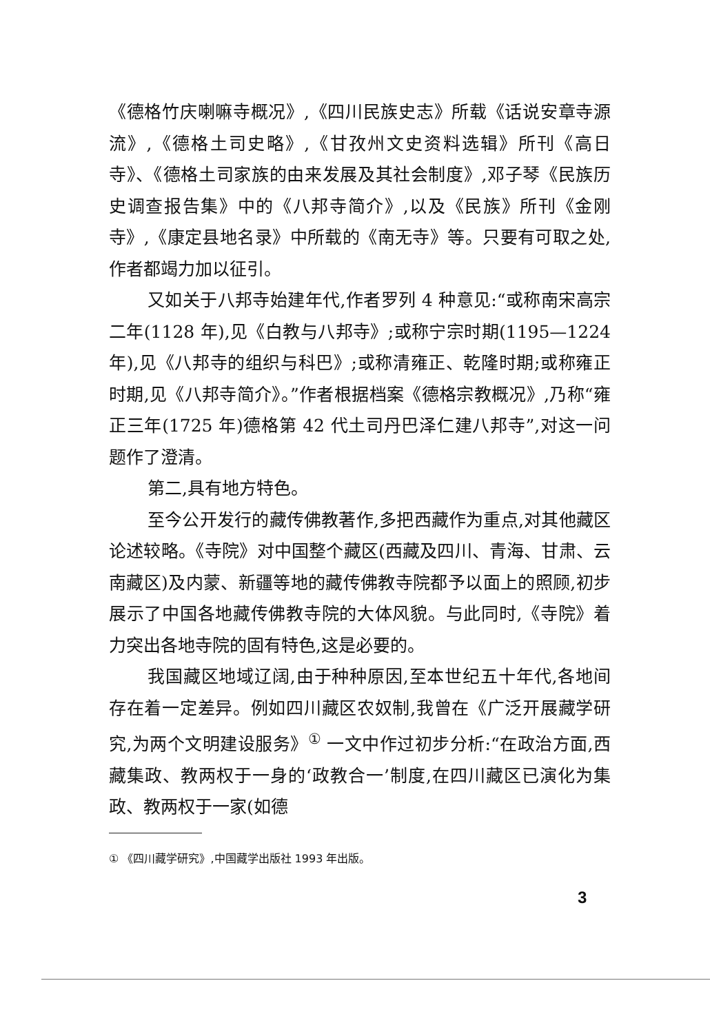《德格竹庆喇嘛寺概况》,《四川民族史志》所载《话说安章寺源流》,《德格土司史略》,《甘孜州文史资料选辑》所刊《高日寺》、《德格土司家族的由来发展及其社会制度》,邓子琴《民族历史调查报告集》中的《八邦寺简介》,以及《民族》所刊《金刚寺》,《康定县地名录》中所载的《南无寺》等。只要有可取之处,作者都竭力加以征引。
又如关于八邦寺始建年代,作者罗列 4 种意见:“或称南宋高宗二年(1128 年),见《白教与八邦寺》;或称宁宗时期(1195—1224 年),见《八邦寺的组织与科巴》;或称清雍正、乾隆时期;或称雍正时期,见《八邦寺简介》。”作者根据档案《德格宗教概况》,乃称“雍正三年(1725 年)德格第 42 代土司丹巴泽仁建八邦寺”,对这一问题作了澄清。
第二,具有地方特色。
至今公开发行的藏传佛教著作,多把西藏作为重点,对其他藏区论述较略。《寺院》对中国整个藏区(西藏及四川、青海、甘肃、云南藏区)及内蒙、新疆等地的藏传佛教寺院都予以面上的照顾,初步展示了中国各地藏传佛教寺院的大体风貌。与此同时,《寺院》着力突出各地寺院的固有特色,这是必要的。
我国藏区地域辽阔,由于种种原因,至本世纪五十年代,各地间存在着一定差异。例如四川藏区农奴制,我曾在《广泛开展藏学研究,为两个文明建设服务》<sup>①</sup> 一文中作过初步分析:“在政治方面,西藏集政、教两权于一身的‘政教合一’制度,在四川藏区已演化为集政、教两权于一家(如德
① 《四川藏学研究》,中国藏学出版社 1993 年出版。
3